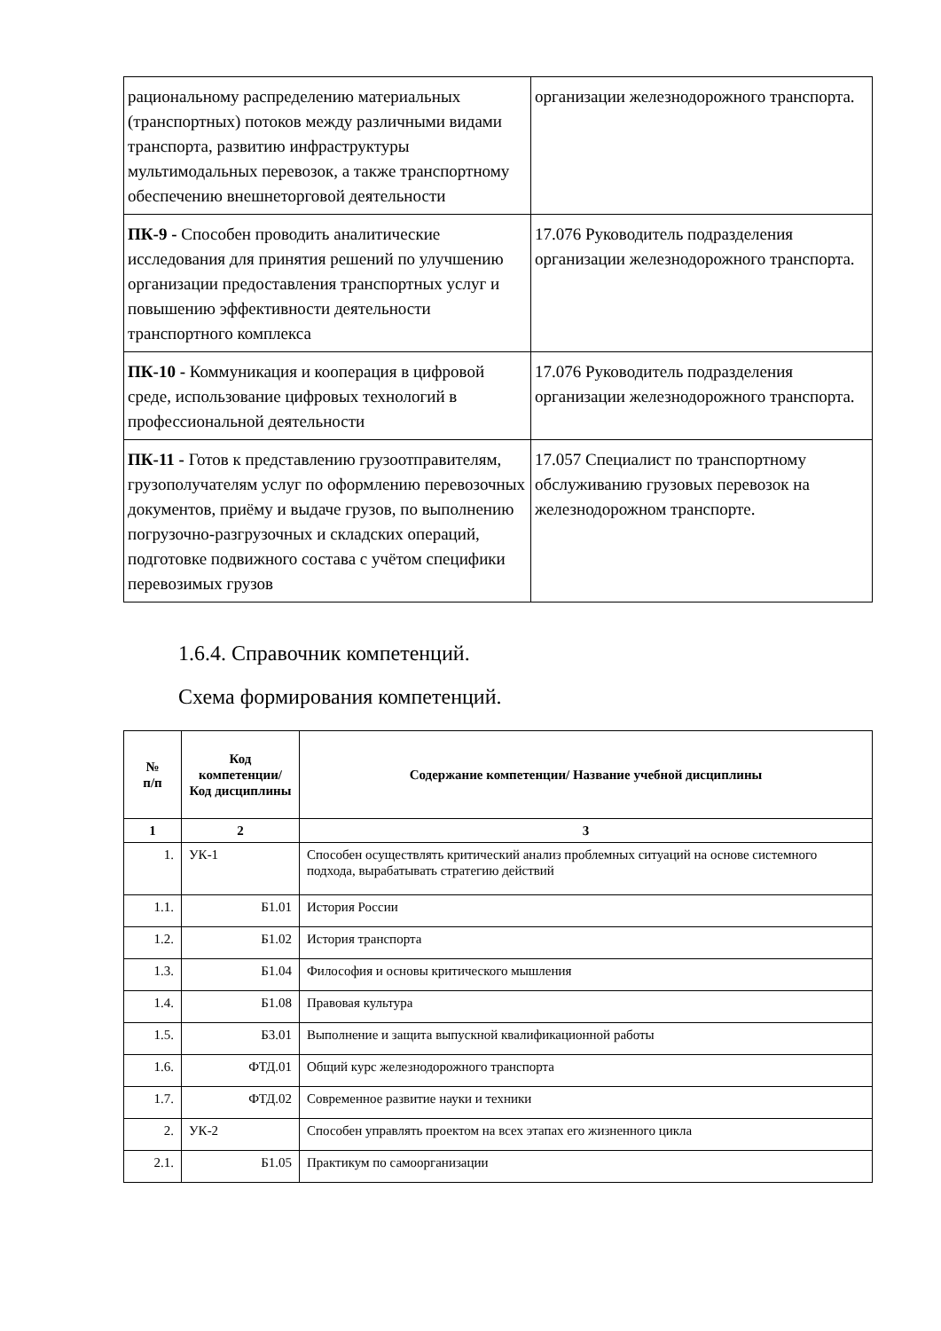| рациональному распределению материальных (транспортных) потоков между различными видами транспорта, развитию инфраструктуры мультимодальных перевозок, а также транспортному обеспечению внешнеторговой деятельности | организации железнодорожного транспорта. |
| ПК-9 - Способен проводить аналитические исследования для принятия решений по улучшению организации предоставления транспортных услуг и повышению эффективности деятельности транспортного комплекса | 17.076 Руководитель подразделения организации железнодорожного транспорта. |
| ПК-10 - Коммуникация и кооперация в цифровой среде, использование цифровых технологий в профессиональной деятельности | 17.076 Руководитель подразделения организации железнодорожного транспорта. |
| ПК-11 - Готов к представлению грузоотправителям, грузополучателям услуг по оформлению перевозочных документов, приёму и выдаче грузов, по выполнению погрузочно-разгрузочных и складских операций, подготовке подвижного состава с учётом специфики перевозимых грузов | 17.057 Специалист по транспортному обслуживанию грузовых перевозок на железнодорожном транспорте. |
1.6.4. Справочник компетенций.
Схема формирования компетенций.
| № п/п | Код компетенции/ Код дисциплины | Содержание компетенции/ Название учебной дисциплины |
| --- | --- | --- |
| 1 | 2 | 3 |
| 1. | УК-1 | Способен осуществлять критический анализ проблемных ситуаций на основе системного подхода, вырабатывать стратегию действий |
| 1.1. | Б1.01 | История России |
| 1.2. | Б1.02 | История транспорта |
| 1.3. | Б1.04 | Философия и основы критического мышления |
| 1.4. | Б1.08 | Правовая культура |
| 1.5. | Б3.01 | Выполнение и защита выпускной квалификационной работы |
| 1.6. | ФТД.01 | Общий курс железнодорожного транспорта |
| 1.7. | ФТД.02 | Современное развитие науки и техники |
| 2. | УК-2 | Способен управлять проектом на всех этапах его жизненного цикла |
| 2.1. | Б1.05 | Практикум по самоорганизации |